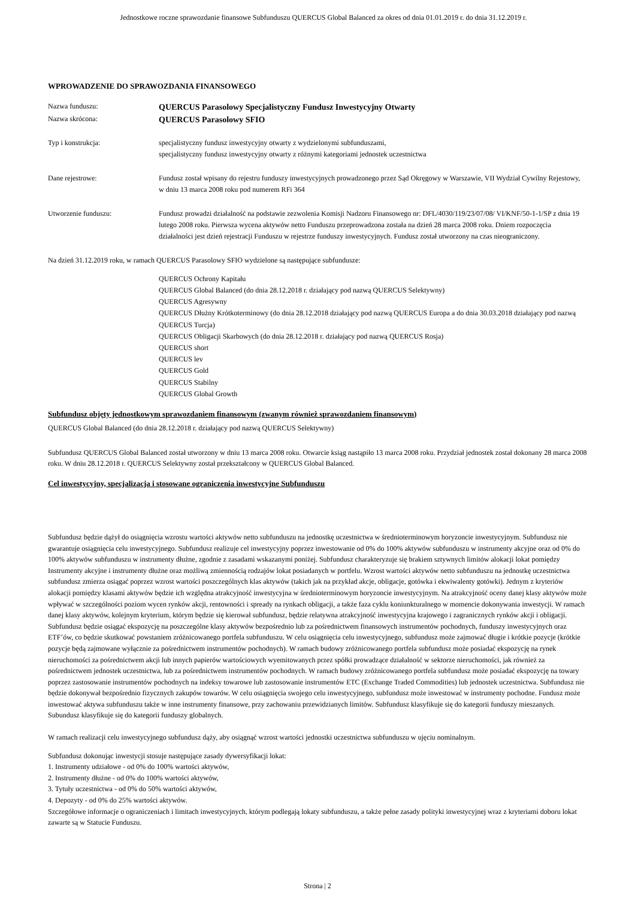Jednostkowe roczne sprawozdanie finansowe Subfunduszu QUERCUS Global Balanced za okres od dnia 01.01.2019 r. do dnia 31.12.2019 r.
WPROWADZENIE DO SPRAWOZDANIA FINANSOWEGO
Nazwa funduszu:
QUERCUS Parasolowy Specjalistyczny Fundusz Inwestycyjny Otwarty
Nazwa skrócona:
QUERCUS Parasolowy SFIO
Typ i konstrukcja: specjalistyczny fundusz inwestycyjny otwarty z wydzielonymi subfunduszami,
specjalistyczny fundusz inwestycyjny otwarty z różnymi kategoriami jednostek uczestnictwa
Dane rejestrowe: Fundusz został wpisany do rejestru funduszy inwestycyjnych prowadzonego przez Sąd Okręgowy w Warszawie, VII Wydział Cywilny Rejestowy, w dniu 13 marca 2008 roku pod numerem RFi 364
Utworzenie funduszu: Fundusz prowadzi działalność na podstawie zezwolenia Komisji Nadzoru Finansowego nr: DFL/4030/119/23/07/08/ VI/KNF/50-1-1/SP z dnia 19 lutego 2008 roku. Pierwsza wycena aktywów netto Funduszu przeprowadzona została na dzień 28 marca 2008 roku. Dniem rozpoczęcia działalności jest dzień rejestracji Funduszu w rejestrze funduszy inwestycyjnych. Fundusz został utworzony na czas nieograniczony.
Na dzień 31.12.2019 roku, w ramach QUERCUS Parasolowy SFIO wydzielone są następujące subfundusze:
QUERCUS Ochrony Kapitału
QUERCUS Global Balanced (do dnia 28.12.2018 r. działający pod nazwą QUERCUS Selektywny)
QUERCUS Agresywny
QUERCUS Dłużny Krótkoterminowy (do dnia 28.12.2018 działający pod nazwą QUERCUS Europa a do dnia 30.03.2018 działający pod nazwą QUERCUS Turcja)
QUERCUS Obligacji Skarbowych (do dnia 28.12.2018 r. działający pod nazwą QUERCUS Rosja)
QUERCUS short
QUERCUS lev
QUERCUS Gold
QUERCUS Stabilny
QUERCUS Global Growth
Subfundusz objęty jednostkowym sprawozdaniem finansowym (zwanym również sprawozdaniem finansowym)
QUERCUS Global Balanced (do dnia 28.12.2018 r. działający pod nazwą QUERCUS Selektywny)
Subfundusz QUERCUS Global Balanced został utworzony w dniu 13 marca 2008 roku. Otwarcie ksiąg nastąpiło 13 marca 2008 roku. Przydział jednostek został dokonany 28 marca 2008 roku. W dniu 28.12.2018 r. QUERCUS Selektywny został przekształcony w QUERCUS Global Balanced.
Cel inwestycyjny, specjalizacja i stosowane ograniczenia inwestycyjne Subfunduszu
Subfundusz będzie dążył do osiągnięcia wzrostu wartości aktywów netto subfunduszu na jednostkę uczestnictwa w średnioterminowym horyzoncie inwestycyjnym. Subfundusz nie gwarantuje osiągnięcia celu inwestycyjnego. Subfundusz realizuje cel inwestycyjny poprzez inwestowanie od 0% do 100% aktywów subfunduszu w instrumenty akcyjne oraz od 0% do 100% aktywów subfunduszu w instrumenty dłużne, zgodnie z zasadami wskazanymi poniżej. Subfundusz charakteryzuje się brakiem sztywnych limitów alokacji lokat pomiędzy Instrumenty akcyjne i instrumenty dłużne oraz możliwą zmiennością rodzajów lokat posiadanych w portfelu. Wzrost wartości aktywów netto subfunduszu na jednostkę uczestnictwa subfundusz zmierza osiągać poprzez wzrost wartości poszczególnych klas aktywów (takich jak na przykład akcje, obligacje, gotówka i ekwiwalenty gotówki). Jednym z kryteriów alokacji pomiędzy klasami aktywów będzie ich względna atrakcyjność inwestycyjna w średnioterminowym horyzoncie inwestycyjnym. Na atrakcyjność oceny danej klasy aktywów może wpływać w szczególności poziom wycen rynków akcji, rentowności i spready na rynkach obligacji, a także faza cyklu koniunkturalnego w momencie dokonywania inwestycji. W ramach danej klasy aktywów, kolejnym kryterium, którym będzie się kierował subfundusz, będzie relatywna atrakcyjność inwestycyjna krajowego i zagranicznych rynków akcji i obligacji. Subfundusz będzie osiągać ekspozycję na poszczególne klasy aktywów bezpośrednio lub za pośrednictwem finansowych instrumentów pochodnych, funduszy inwestycyjnych oraz ETF’ów, co będzie skutkować powstaniem zróżnicowanego portfela subfunduszu. W celu osiągnięcia celu inwestycyjnego, subfundusz może zajmować długie i krótkie pozycje (krótkie pozycje będą zajmowane wyłącznie za pośrednictwem instrumentów pochodnych). W ramach budowy zróżnicowanego portfela subfundusz może posiadać ekspozycję na rynek nieruchomości za pośrednictwem akcji lub innych papierów wartościowych wyemitowanych przez spółki prowadzące działalność w sektorze nieruchomości, jak również za pośrednictwem jednostek uczestnictwa, lub za pośrednictwem instrumentów pochodnych. W ramach budowy zróżnicowanego portfela subfundusz może posiadać ekspozycję na towary poprzez zastosowanie instrumentów pochodnych na indeksy towarowe lub zastosowanie instrumentów ETC (Exchange Traded Commodities) lub jednostek uczestnictwa. Subfundusz nie będzie dokonywał bezpośrednio fizycznych zakupów towarów. W celu osiągnięcia swojego celu inwestycyjnego, subfundusz może inwestować w instrumenty pochodne. Fundusz może inwestować aktywa subfunduszu także w inne instrumenty finansowe, przy zachowaniu przewidzianych limitów. Subfundusz klasyfikuje się do kategorii funduszy mieszanych. Subundusz klasyfikuje się do kategorii funduszy globalnych.
W ramach realizacji celu inwestycyjnego subfundusz dąży, aby osiągnąć wzrost wartości jednostki uczestnictwa subfunduszu w ujęciu nominalnym.
Subfundusz dokonując inwestycji stosuje następujące zasady dywersyfikacji lokat:
1. Instrumenty udziałowe - od 0% do 100% wartości aktywów,
2. Instrumenty dłużne - od 0% do 100% wartości aktywów,
3. Tytuły uczestnictwa - od 0% do 50% wartości aktywów,
4. Depozyty - od 0% do 25% wartości aktywów.
Szczegółowe informacje o ograniczeniach i limitach inwestycyjnych, którym podlegają lokaty subfunduszu, a także pełne zasady polityki inwestycyjnej wraz z kryteriami doboru lokat zawarte są w Statucie Funduszu.
Strona | 2